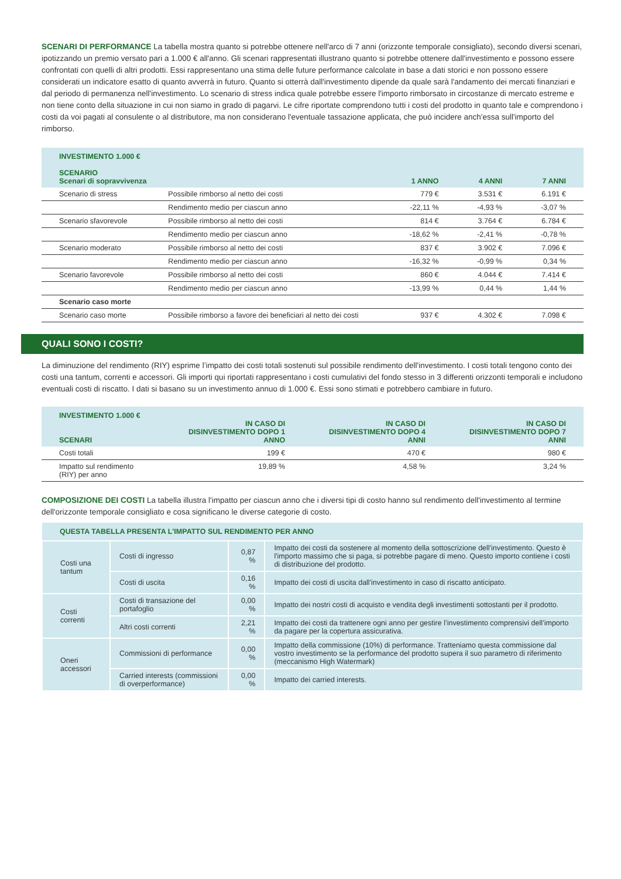SCENARI DI PERFORMANCE La tabella mostra quanto si potrebbe ottenere nell'arco di 7 anni (orizzonte temporale consigliato), secondo diversi scenari, ipotizzando un premio versato pari a 1.000 € all'anno. Gli scenari rappresentati illustrano quanto si potrebbe ottenere dall'investimento e possono essere confrontati con quelli di altri prodotti. Essi rappresentano una stima delle future performance calcolate in base a dati storici e non possono essere considerati un indicatore esatto di quanto avverrà in futuro. Quanto si otterrà dall'investimento dipende da quale sarà l'andamento dei mercati finanziari e dal periodo di permanenza nell'investimento. Lo scenario di stress indica quale potrebbe essere l'importo rimborsato in circostanze di mercato estreme e non tiene conto della situazione in cui non siamo in grado di pagarvi. Le cifre riportate comprendono tutti i costi del prodotto in quanto tale e comprendono i costi da voi pagati al consulente o al distributore, ma non considerano l'eventuale tassazione applicata, che può incidere anch'essa sull'importo del rimborso.
| INVESTIMENTO 1.000 € SCENARIO Scenari di sopravvivenza | | 1 ANNO | 4 ANNI | 7 ANNI |
| --- | --- | --- | --- | --- |
| Scenario di stress | Possibile rimborso al netto dei costi | 779 € | 3.531 € | 6.191 € |
| | Rendimento medio per ciascun anno | -22,11 % | -4,93 % | -3,07 % |
| Scenario sfavorevole | Possibile rimborso al netto dei costi | 814 € | 3.764 € | 6.784 € |
| | Rendimento medio per ciascun anno | -18,62 % | -2,41 % | -0,78 % |
| Scenario moderato | Possibile rimborso al netto dei costi | 837 € | 3.902 € | 7.096 € |
| | Rendimento medio per ciascun anno | -16,32 % | -0,99 % | 0,34 % |
| Scenario favorevole | Possibile rimborso al netto dei costi | 860 € | 4.044 € | 7.414 € |
| | Rendimento medio per ciascun anno | -13,99 % | 0,44 % | 1,44 % |
| Scenario caso morte | | | | |
| Scenario caso morte | Possibile rimborso a favore dei beneficiari al netto dei costi | 937 € | 4.302 € | 7.098 € |
QUALI SONO I COSTI?
La diminuzione del rendimento (RIY) esprime l’impatto dei costi totali sostenuti sul possibile rendimento dell'investimento. I costi totali tengono conto dei costi una tantum, correnti e accessori. Gli importi qui riportati rappresentano i costi cumulativi del fondo stesso in 3 differenti orizzonti temporali e includono eventuali costi di riscatto. I dati si basano su un investimento annuo di 1.000 €. Essi sono stimati e potrebbero cambiare in futuro.
| INVESTIMENTO 1.000 € SCENARI | IN CASO DI DISINVESTIMENTO DOPO 1 ANNO | IN CASO DI DISINVESTIMENTO DOPO 4 ANNI | IN CASO DI DISINVESTIMENTO DOPO 7 ANNI |
| --- | --- | --- | --- |
| Costi totali | 199 € | 470 € | 980 € |
| Impatto sul rendimento (RIY) per anno | 19,89 % | 4,58 % | 3,24 % |
COMPOSIZIONE DEI COSTI La tabella illustra l'impatto per ciascun anno che i diversi tipi di costo hanno sul rendimento dell'investimento al termine dell'orizzonte temporale consigliato e cosa significano le diverse categorie di costo.
| QUESTA TABELLA PRESENTA L'IMPATTO SUL RENDIMENTO PER ANNO | | | |
| --- | --- | --- | --- |
| Costi una tantum | Costi di ingresso | 0,87 % | Impatto dei costi da sostenere al momento della sottoscrizione dell'investimento. Questo è l'importo massimo che si paga, si potrebbe pagare di meno. Questo importo contiene i costi di distribuzione del prodotto. |
| | Costi di uscita | 0,16 % | Impatto dei costi di uscita dall'investimento in caso di riscatto anticipato. |
| Costi correnti | Costi di transazione del portafoglio | 0,00 % | Impatto dei nostri costi di acquisto e vendita degli investimenti sottostanti per il prodotto. |
| | Altri costi correnti | 2,21 % | Impatto dei costi da trattenere ogni anno per gestire l’investimento comprensivi dell’importo da pagare per la copertura assicurativa. |
| Oneri accessori | Commissioni di performance | 0,00 % | Impatto della commissione (10%) di performance. Tratteniamo questa commissione dal vostro investimento se la performance del prodotto supera il suo parametro di riferimento (meccanismo High Watermark) |
| | Carried interests (commissioni di overperformance) | 0,00 % | Impatto dei carried interests. |